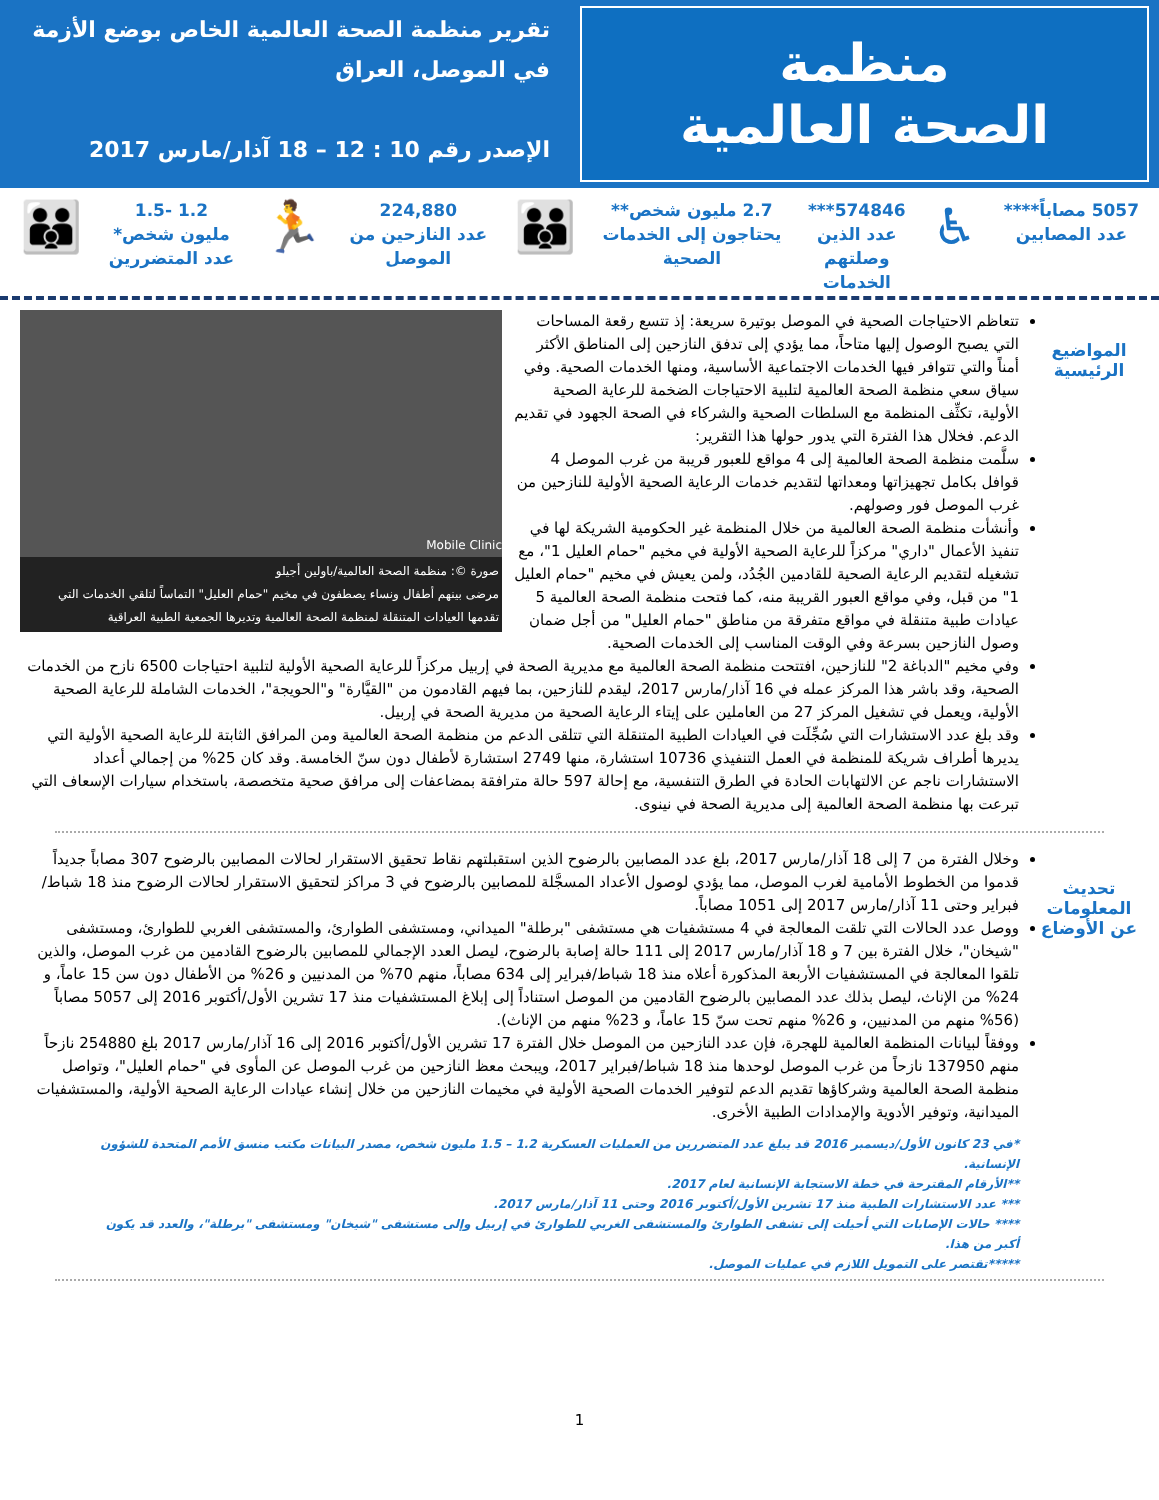تقرير منظمة الصحة العالمية الخاص بوضع الأزمة
في الموصل، العراق
الإصدر رقم 10 : 12 – 18 آذار/مارس 2017
منظمة
الصحة العالمية
5057 مصاباً****
عدد المصابين
♿
574846***
عدد الذين
وصلتهم
الخدمات
2.7 مليون شخص**
يحتاجون إلى الخدمات
الصحية
👪
224,880
عدد النازحين من
الموصل
🏃
1.2 -1.5
مليون شخص*
عدد المتضررين
👪
المواضيع الرئيسية
Mobile Clinic
صورة ©: منظمة الصحة العالمية/باولين أجيلو
مرضى بينهم أطفال ونساء يصطفون في مخيم "حمام العليل" التماساً لتلقي الخدمات التي تقدمها العيادات المتنقلة لمنظمة الصحة العالمية وتديرها الجمعية الطبية العراقية
تتعاظم الاحتياجات الصحية في الموصل بوتيرة سريعة: إذ تتسع رقعة المساحات التي يصبح الوصول إليها متاحاً، مما يؤدي إلى تدفق النازحين إلى المناطق الأكثر أمناً والتي تتوافر فيها الخدمات الاجتماعية الأساسية، ومنها الخدمات الصحية. وفي سياق سعي منظمة الصحة العالمية لتلبية الاحتياجات الضخمة للرعاية الصحية الأولية، تكثِّف المنظمة مع السلطات الصحية والشركاء في الصحة الجهود في تقديم الدعم. فخلال هذا الفترة التي يدور حولها هذا التقرير:
سلَّمت منظمة الصحة العالمية إلى 4 مواقع للعبور قريبة من غرب الموصل 4 قوافل بكامل تجهيزاتها ومعداتها لتقديم خدمات الرعاية الصحية الأولية للنازحين من غرب الموصل فور وصولهم.
وأنشأت منظمة الصحة العالمية من خلال المنظمة غير الحكومية الشريكة لها في تنفيذ الأعمال "داري" مركزاً للرعاية الصحية الأولية في مخيم "حمام العليل 1"، مع تشغيله لتقديم الرعاية الصحية للقادمين الجُدُد، ولمن يعيش في مخيم "حمام العليل 1" من قبل، وفي مواقع العبور القريبة منه، كما فتحت منظمة الصحة العالمية 5 عيادات طبية متنقلة في مواقع متفرقة من مناطق "حمام العليل" من أجل ضمان وصول النازحين بسرعة وفي الوقت المناسب إلى الخدمات الصحية.
وفي مخيم "الدباغة 2" للنازحين، افتتحت منظمة الصحة العالمية مع مديرية الصحة في إربيل مركزاً للرعاية الصحية الأولية لتلبية احتياجات 6500 نازح من الخدمات الصحية، وقد باشر هذا المركز عمله في 16 آذار/مارس 2017، ليقدم للنازحين، بما فيهم القادمون من "القيَّارة" و"الحويجة"، الخدمات الشاملة للرعاية الصحية الأولية، ويعمل في تشغيل المركز 27 من العاملين على إيتاء الرعاية الصحية من مديرية الصحة في إربيل.
وقد بلغ عدد الاستشارات التي سُجِّلَت في العيادات الطبية المتنقلة التي تتلقى الدعم من منظمة الصحة العالمية ومن المرافق الثابتة للرعاية الصحية الأولية التي يديرها أطراف شريكة للمنظمة في العمل التنفيذي 10736 استشارة، منها 2749 استشارة لأطفال دون سنّ الخامسة. وقد كان 25% من إجمالي أعداد الاستشارات ناجم عن الالتهابات الحادة في الطرق التنفسية، مع إحالة 597 حالة مترافقة بمضاعفات إلى مرافق صحية متخصصة، باستخدام سيارات الإسعاف التي تبرعت بها منظمة الصحة العالمية إلى مديرية الصحة في نينوى.
تحديث المعلومات عن الأوضاع
وخلال الفترة من 7 إلى 18 آذار/مارس 2017، بلغ عدد المصابين بالرضوح الذين استقبلتهم نقاط تحقيق الاستقرار لحالات المصابين بالرضوح 307 مصاباً جديداً قدموا من الخطوط الأمامية لغرب الموصل، مما يؤدي لوصول الأعداد المسجَّلة للمصابين بالرضوح في 3 مراكز لتحقيق الاستقرار لحالات الرضوح منذ 18 شباط/فبراير وحتى 11 آذار/مارس 2017 إلى 1051 مصاباً.
ووصل عدد الحالات التي تلقت المعالجة في 4 مستشفيات هي مستشفى "برطلة" الميداني، ومستشفى الطوارئ، والمستشفى الغربي للطوارئ، ومستشفى "شيخان"، خلال الفترة بين 7 و 18 آذار/مارس 2017 إلى 111 حالة إصابة بالرضوح، ليصل العدد الإجمالي للمصابين بالرضوح القادمين من غرب الموصل، والذين تلقوا المعالجة في المستشفيات الأربعة المذكورة أعلاه منذ 18 شباط/فبراير إلى 634 مصاباً، منهم 70% من المدنيين و 26% من الأطفال دون سن 15 عاماً، و 24% من الإناث، ليصل بذلك عدد المصابين بالرضوح القادمين من الموصل استناداً إلى إبلاغ المستشفيات منذ 17 تشرين الأول/أكتوبر 2016 إلى 5057 مصاباً (56% منهم من المدنيين، و 26% منهم تحت سنّ 15 عاماً، و 23% منهم من الإناث).
ووفقاً لبيانات المنظمة العالمية للهجرة، فإن عدد النازحين من الموصل خلال الفترة 17 تشرين الأول/أكتوبر 2016 إلى 16 آذار/مارس 2017 بلغ 254880 نازحاً منهم 137950 نازحاً من غرب الموصل لوحدها منذ 18 شباط/فبراير 2017، ويبحث معظ النازحين من غرب الموصل عن المأوى في "حمام العليل"، وتواصل منظمة الصحة العالمية وشركاؤها تقديم الدعم لتوفير الخدمات الصحية الأولية في مخيمات النازحين من خلال إنشاء عيادات الرعاية الصحية الأولية، والمستشفيات الميدانية، وتوفير الأدوية والإمدادات الطبية الأخرى.
*في 23 كانون الأول/ديسمبر 2016 قد يبلغ عدد المتضررين من العمليات العسكرية 1.2 – 1.5 مليون شخص، مصدر البيانات مكتب منسق الأمم المتحدة للشؤون الإنسانية.
**الأرقام المقترحة في خطة الاستجابة الإنسانية لعام 2017.
*** عدد الاستشارات الطبية منذ 17 تشرين الأول/أكتوبر 2016 وحتى 11 آذار/مارس 2017.
**** حالات الإصابات التي أحيلت إلى تشفى الطوارئ والمستشفى الغربي للطوارئ في إربيل وإلى مستشفى "شيخان" ومستشفى "برطلة"، والعدد قد يكون أكبر من هذا.
*****تقتصر على التمويل اللازم في عمليات الموصل.
1